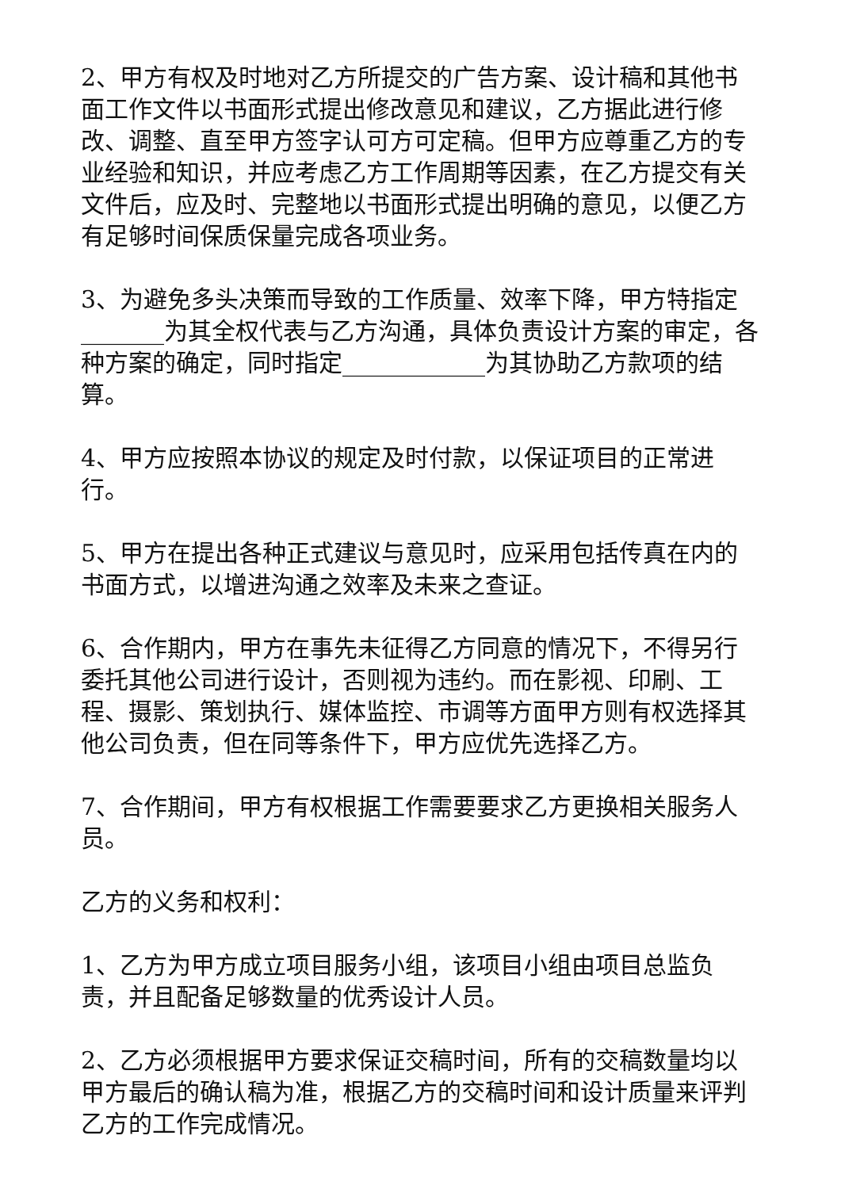2、甲方有权及时地对乙方所提交的广告方案、设计稿和其他书面工作文件以书面形式提出修改意见和建议，乙方据此进行修改、调整、直至甲方签字认可方可定稿。但甲方应尊重乙方的专业经验和知识，并应考虑乙方工作周期等因素，在乙方提交有关文件后，应及时、完整地以书面形式提出明确的意见，以便乙方有足够时间保质保量完成各项业务。
3、为避免多头决策而导致的工作质量、效率下降，甲方特指定_______为其全权代表与乙方沟通，具体负责设计方案的审定，各种方案的确定，同时指定____________为其协助乙方款项的结算。
4、甲方应按照本协议的规定及时付款，以保证项目的正常进行。
5、甲方在提出各种正式建议与意见时，应采用包括传真在内的书面方式，以增进沟通之效率及未来之查证。
6、合作期内，甲方在事先未征得乙方同意的情况下，不得另行委托其他公司进行设计，否则视为违约。而在影视、印刷、工程、摄影、策划执行、媒体监控、市调等方面甲方则有权选择其他公司负责，但在同等条件下，甲方应优先选择乙方。
7、合作期间，甲方有权根据工作需要要求乙方更换相关服务人员。
乙方的义务和权利：
1、乙方为甲方成立项目服务小组，该项目小组由项目总监负责，并且配备足够数量的优秀设计人员。
2、乙方必须根据甲方要求保证交稿时间，所有的交稿数量均以甲方最后的确认稿为准，根据乙方的交稿时间和设计质量来评判乙方的工作完成情况。